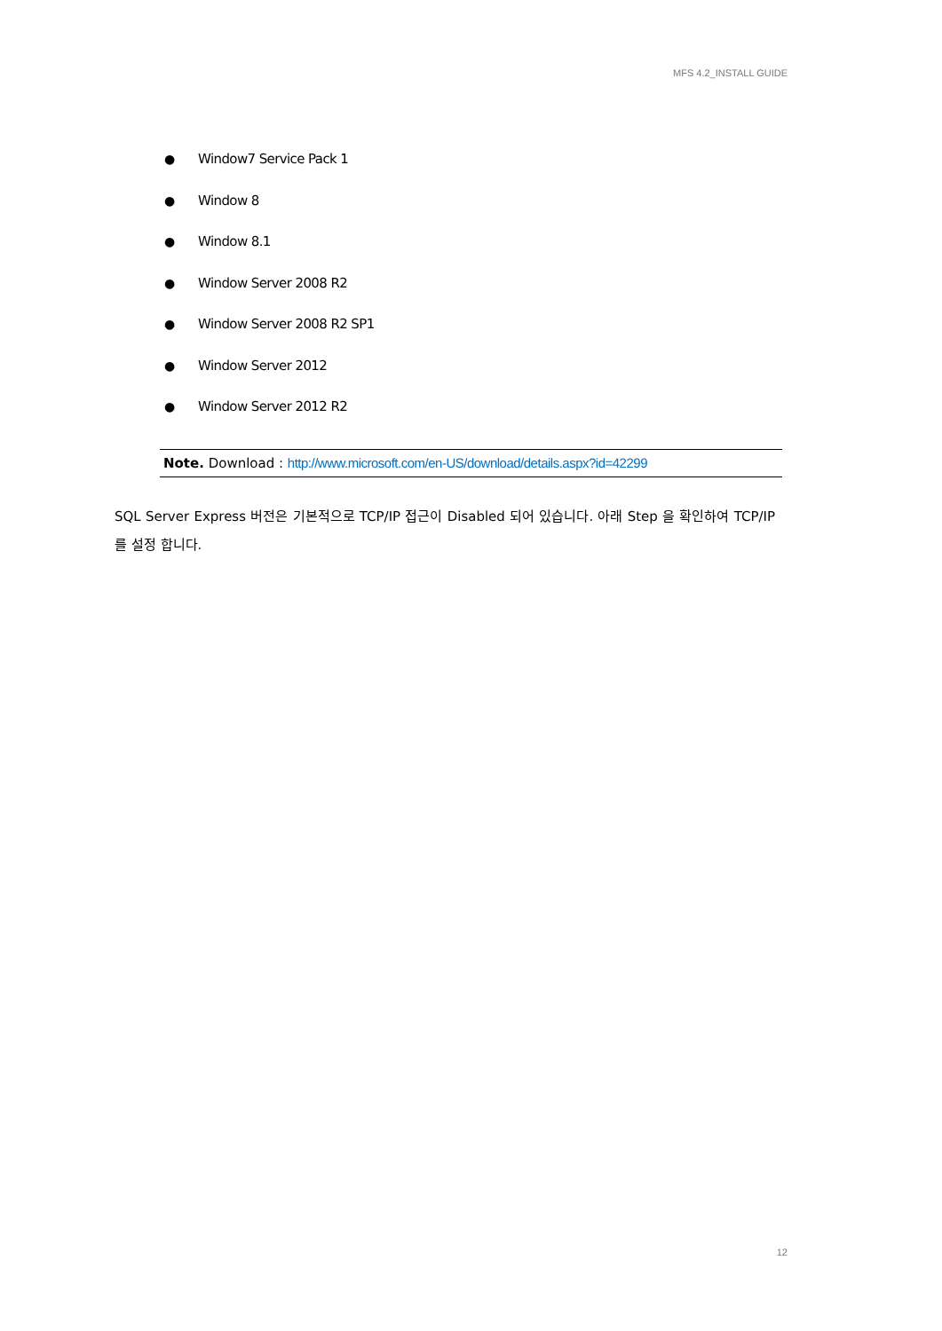MFS 4.2_INSTALL GUIDE
● Window7 Service Pack 1
● Window 8
● Window 8.1
● Window Server 2008 R2
● Window Server 2008 R2 SP1
● Window Server 2012
● Window Server 2012 R2
Note. Download : http://www.microsoft.com/en-US/download/details.aspx?id=42299
SQL Server Express 버전은 기본적으로 TCP/IP 접근이 Disabled 되어 있습니다. 아래 Step 을 확인하여 TCP/IP 를 설정 합니다.
12